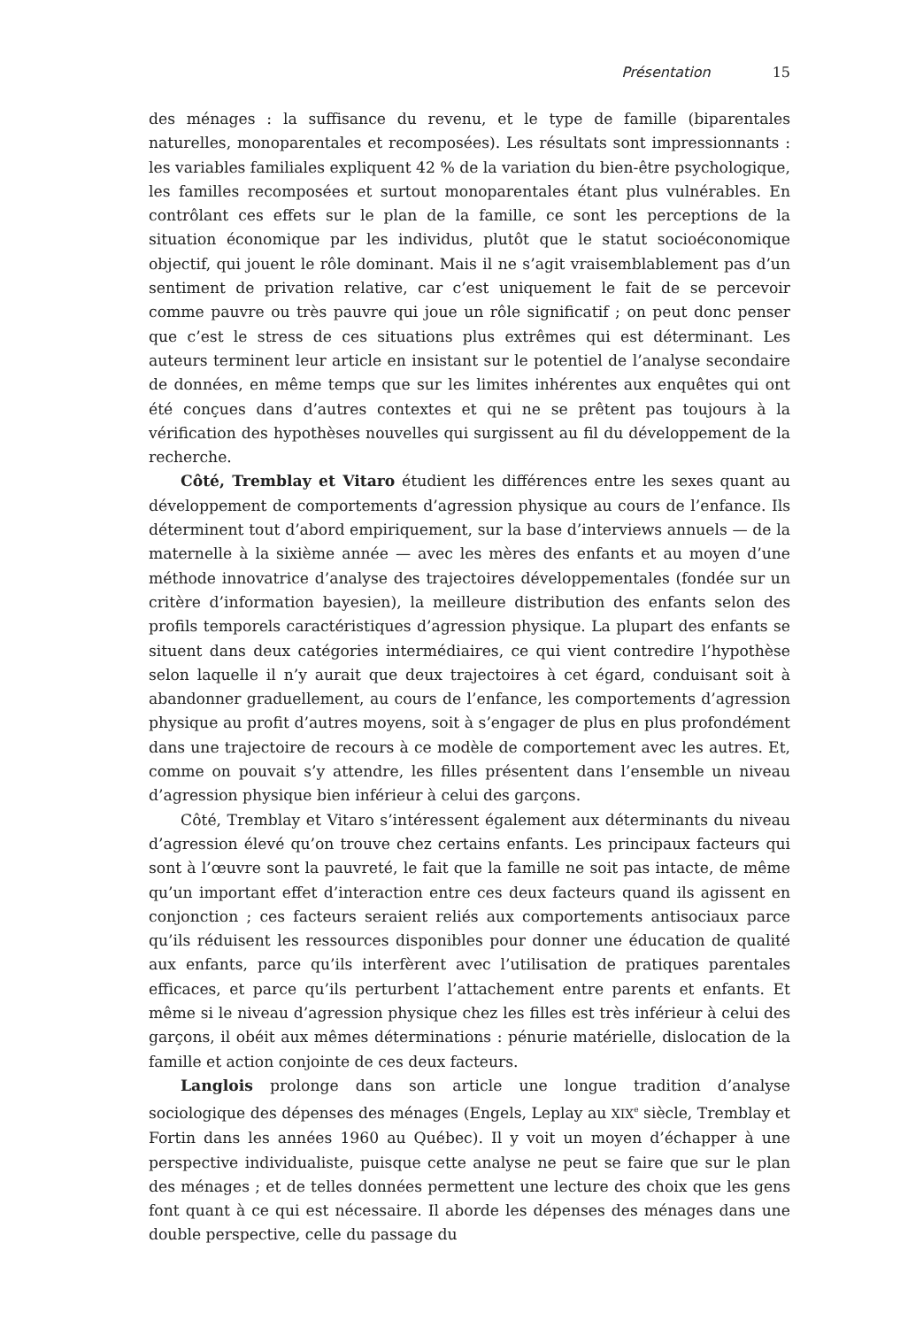Présentation 15
des ménages : la suffisance du revenu, et le type de famille (biparentales naturelles, monoparentales et recomposées). Les résultats sont impressionnants : les variables familiales expliquent 42 % de la variation du bien-être psychologique, les familles recomposées et surtout monoparentales étant plus vulnérables. En contrôlant ces effets sur le plan de la famille, ce sont les perceptions de la situation économique par les individus, plutôt que le statut socioéconomique objectif, qui jouent le rôle dominant. Mais il ne s’agit vraisemblablement pas d’un sentiment de privation relative, car c’est uniquement le fait de se percevoir comme pauvre ou très pauvre qui joue un rôle significatif ; on peut donc penser que c’est le stress de ces situations plus extrêmes qui est déterminant. Les auteurs terminent leur article en insistant sur le potentiel de l’analyse secondaire de données, en même temps que sur les limites inhérentes aux enquêtes qui ont été conçues dans d’autres contextes et qui ne se prêtent pas toujours à la vérification des hypothèses nouvelles qui surgissent au fil du développement de la recherche.
Côté, Tremblay et Vitaro étudient les différences entre les sexes quant au développement de comportements d’agression physique au cours de l’enfance. Ils déterminent tout d’abord empiriquement, sur la base d’interviews annuels — de la maternelle à la sixième année — avec les mères des enfants et au moyen d’une méthode innovatrice d’analyse des trajectoires développementales (fondée sur un critère d’information bayesien), la meilleure distribution des enfants selon des profils temporels caractéristiques d’agression physique. La plupart des enfants se situent dans deux catégories intermédiaires, ce qui vient contredire l’hypothèse selon laquelle il n’y aurait que deux trajectoires à cet égard, conduisant soit à abandonner graduellement, au cours de l’enfance, les comportements d’agression physique au profit d’autres moyens, soit à s’engager de plus en plus profondément dans une trajectoire de recours à ce modèle de comportement avec les autres. Et, comme on pouvait s’y attendre, les filles présentent dans l’ensemble un niveau d’agression physique bien inférieur à celui des garçons.
Côté, Tremblay et Vitaro s’intéressent également aux déterminants du niveau d’agression élevé qu’on trouve chez certains enfants. Les principaux facteurs qui sont à l’œuvre sont la pauvreté, le fait que la famille ne soit pas intacte, de même qu’un important effet d’interaction entre ces deux facteurs quand ils agissent en conjonction ; ces facteurs seraient reliés aux comportements antisociaux parce qu’ils réduisent les ressources disponibles pour donner une éducation de qualité aux enfants, parce qu’ils interfèrent avec l’utilisation de pratiques parentales efficaces, et parce qu’ils perturbent l’attachement entre parents et enfants. Et même si le niveau d’agression physique chez les filles est très inférieur à celui des garçons, il obéit aux mêmes déterminations : pénurie matérielle, dislocation de la famille et action conjointe de ces deux facteurs.
Langlois prolonge dans son article une longue tradition d’analyse sociologique des dépenses des ménages (Engels, Leplay au XIX<sup>e</sup> siècle, Tremblay et Fortin dans les années 1960 au Québec). Il y voit un moyen d’échapper à une perspective individualiste, puisque cette analyse ne peut se faire que sur le plan des ménages ; et de telles données permettent une lecture des choix que les gens font quant à ce qui est nécessaire. Il aborde les dépenses des ménages dans une double perspective, celle du passage du